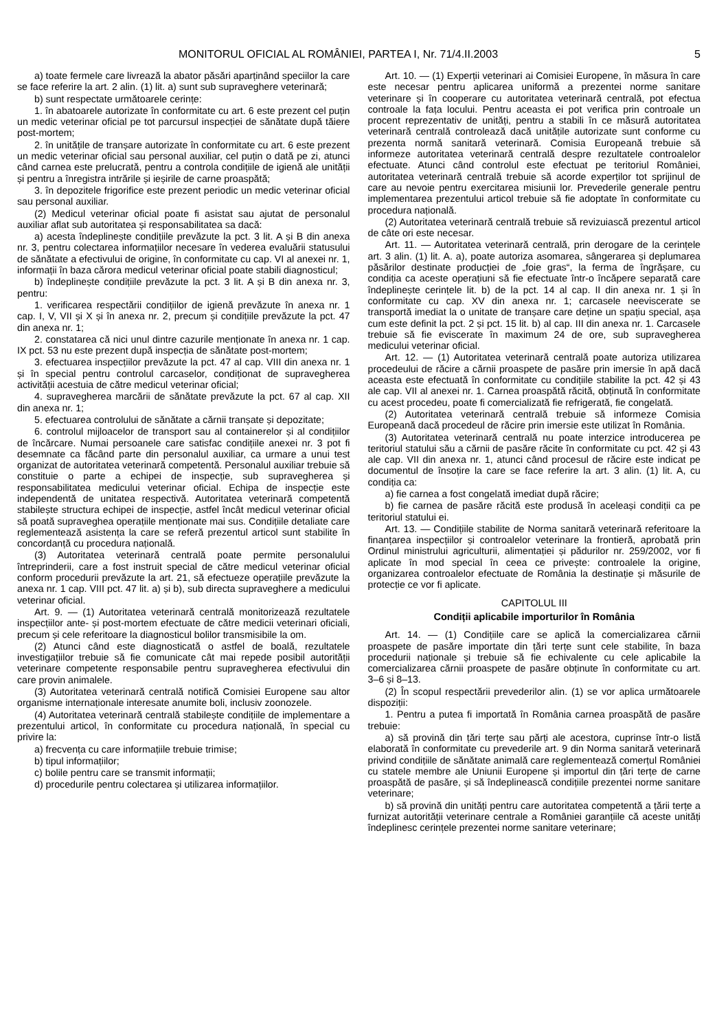MONITORUL OFICIAL AL ROMÂNIEI, PARTEA I, Nr. 71/4.II.2003 5
a) toate fermele care livrează la abator păsări aparținând speciilor la care se face referire la art. 2 alin. (1) lit. a) sunt sub supraveghere veterinară;
b) sunt respectate următoarele cerințe:
1. în abatoarele autorizate în conformitate cu art. 6 este prezent cel puțin un medic veterinar oficial pe tot parcursul inspecției de sănătate după tăiere post-mortem;
2. în unitățile de tranșare autorizate în conformitate cu art. 6 este prezent un medic veterinar oficial sau personal auxiliar, cel puțin o dată pe zi, atunci când carnea este prelucrată, pentru a controla condițiile de igienă ale unității și pentru a înregistra intrările și ieșirile de carne proaspătă;
3. în depozitele frigorifice este prezent periodic un medic veterinar oficial sau personal auxiliar.
(2) Medicul veterinar oficial poate fi asistat sau ajutat de personalul auxiliar aflat sub autoritatea și responsabilitatea sa dacă:
a) acesta îndeplinește condițiile prevăzute la pct. 3 lit. A și B din anexa nr. 3, pentru colectarea informațiilor necesare în vederea evaluării statusului de sănătate a efectivului de origine, în conformitate cu cap. VI al anexei nr. 1, informații în baza cărora medicul veterinar oficial poate stabili diagnosticul;
b) îndeplinește condițiile prevăzute la pct. 3 lit. A și B din anexa nr. 3, pentru:
1. verificarea respectării condițiilor de igienă prevăzute în anexa nr. 1 cap. I, V, VII și X și în anexa nr. 2, precum și condițiile prevăzute la pct. 47 din anexa nr. 1;
2. constatarea că nici unul dintre cazurile menționate în anexa nr. 1 cap. IX pct. 53 nu este prezent după inspecția de sănătate post-mortem;
3. efectuarea inspecțiilor prevăzute la pct. 47 al cap. VIII din anexa nr. 1 și în special pentru controlul carcaselor, condiționat de supravegherea activității acestuia de către medicul veterinar oficial;
4. supravegherea marcării de sănătate prevăzute la pct. 67 al cap. XII din anexa nr. 1;
5. efectuarea controlului de sănătate a cărnii tranșate și depozitate;
6. controlul mijloacelor de transport sau al containerelor și al condițiilor de încărcare. Numai persoanele care satisfac condițiile anexei nr. 3 pot fi desemnate ca făcând parte din personalul auxiliar, ca urmare a unui test organizat de autoritatea veterinară competentă. Personalul auxiliar trebuie să constituie o parte a echipei de inspecție, sub supravegherea și responsabilitatea medicului veterinar oficial. Echipa de inspecție este independentă de unitatea respectivă. Autoritatea veterinară competentă stabilește structura echipei de inspecție, astfel încât medicul veterinar oficial să poată supraveghea operațiile menționate mai sus. Condițiile detaliate care reglementează asistența la care se referă prezentul articol sunt stabilite în concordanță cu procedura națională.
(3) Autoritatea veterinară centrală poate permite personalului întreprinderii, care a fost instruit special de către medicul veterinar oficial conform procedurii prevăzute la art. 21, să efectueze operațiile prevăzute la anexa nr. 1 cap. VIII pct. 47 lit. a) și b), sub directa supraveghere a medicului veterinar oficial.
Art. 9. — (1) Autoritatea veterinară centrală monitorizează rezultatele inspecțiilor ante- și post-mortem efectuate de către medicii veterinari oficiali, precum și cele referitoare la diagnosticul bolilor transmisibile la om.
(2) Atunci când este diagnosticată o astfel de boală, rezultatele investigațiilor trebuie să fie comunicate cât mai repede posibil autorității veterinare competente responsabile pentru supravegherea efectivului din care provin animalele.
(3) Autoritatea veterinară centrală notifică Comisiei Europene sau altor organisme internaționale interesate anumite boli, inclusiv zoonozele.
(4) Autoritatea veterinară centrală stabilește condițiile de implementare a prezentului articol, în conformitate cu procedura națională, în special cu privire la:
a) frecvența cu care informațiile trebuie trimise;
b) tipul informațiilor;
c) bolile pentru care se transmit informații;
d) procedurile pentru colectarea și utilizarea informațiilor.
Art. 10. — (1) Experții veterinari ai Comisiei Europene, în măsura în care este necesar pentru aplicarea uniformă a prezentei norme sanitare veterinare și în cooperare cu autoritatea veterinară centrală, pot efectua controale la fața locului. Pentru aceasta ei pot verifica prin controale un procent reprezentativ de unități, pentru a stabili în ce măsură autoritatea veterinară centrală controlează dacă unitățile autorizate sunt conforme cu prezenta normă sanitară veterinară. Comisia Europeană trebuie să informeze autoritatea veterinară centrală despre rezultatele controalelor efectuate. Atunci când controlul este efectuat pe teritoriul României, autoritatea veterinară centrală trebuie să acorde experților tot sprijinul de care au nevoie pentru exercitarea misiunii lor. Prevederile generale pentru implementarea prezentului articol trebuie să fie adoptate în conformitate cu procedura națională.
(2) Autoritatea veterinară centrală trebuie să revizuiască prezentul articol de câte ori este necesar.
Art. 11. — Autoritatea veterinară centrală, prin derogare de la cerințele art. 3 alin. (1) lit. A. a), poate autoriza asomarea, sângerarea și deplumarea păsărilor destinate producției de „foie gras“, la ferma de îngrășare, cu condiția ca aceste operațiuni să fie efectuate într-o încăpere separată care îndeplinește cerințele lit. b) de la pct. 14 al cap. II din anexa nr. 1 și în conformitate cu cap. XV din anexa nr. 1; carcasele neeviscerate se transportă imediat la o unitate de tranșare care deține un spațiu special, așa cum este definit la pct. 2 și pct. 15 lit. b) al cap. III din anexa nr. 1. Carcasele trebuie să fie eviscerate în maximum 24 de ore, sub supravegherea medicului veterinar oficial.
Art. 12. — (1) Autoritatea veterinară centrală poate autoriza utilizarea procedeului de răcire a cărnii proaspete de pasăre prin imersie în apă dacă aceasta este efectuată în conformitate cu condițiile stabilite la pct. 42 și 43 ale cap. VII al anexei nr. 1. Carnea proaspătă răcită, obținută în conformitate cu acest procedeu, poate fi comercializată fie refrigerată, fie congelată.
(2) Autoritatea veterinară centrală trebuie să informeze Comisia Europeană dacă procedeul de răcire prin imersie este utilizat în România.
(3) Autoritatea veterinară centrală nu poate interzice introducerea pe teritoriul statului său a cărnii de pasăre răcite în conformitate cu pct. 42 și 43 ale cap. VII din anexa nr. 1, atunci când procesul de răcire este indicat pe documentul de însoțire la care se face referire la art. 3 alin. (1) lit. A, cu condiția ca:
a) fie carnea a fost congelată imediat după răcire;
b) fie carnea de pasăre răcită este produsă în aceleași condiții ca pe teritoriul statului ei.
Art. 13. — Condițiile stabilite de Norma sanitară veterinară referitoare la finanțarea inspecțiilor și controalelor veterinare la frontieră, aprobată prin Ordinul ministrului agriculturii, alimentației și pădurilor nr. 259/2002, vor fi aplicate în mod special în ceea ce privește: controalele la origine, organizarea controalelor efectuate de România la destinație și măsurile de protecție ce vor fi aplicate.
CAPITOLUL III
Condiții aplicabile importurilor în România
Art. 14. — (1) Condițiile care se aplică la comercializarea cărnii proaspete de pasăre importate din țări terțe sunt cele stabilite, în baza procedurii naționale și trebuie să fie echivalente cu cele aplicabile la comercializarea cărnii proaspete de pasăre obținute în conformitate cu art. 3–6 și 8–13.
(2) În scopul respectării prevederilor alin. (1) se vor aplica următoarele dispoziții:
1. Pentru a putea fi importată în România carnea proaspătă de pasăre trebuie:
a) să provină din țări terțe sau părți ale acestora, cuprinse într-o listă elaborată în conformitate cu prevederile art. 9 din Norma sanitară veterinară privind condițiile de sănătate animală care reglementează comerțul României cu statele membre ale Uniunii Europene și importul din țări terțe de carne proaspătă de pasăre, și să îndeplinească condițiile prezentei norme sanitare veterinare;
b) să provină din unități pentru care autoritatea competentă a țării terțe a furnizat autorității veterinare centrale a României garanțiile că aceste unități îndeplinesc cerințele prezentei norme sanitare veterinare;